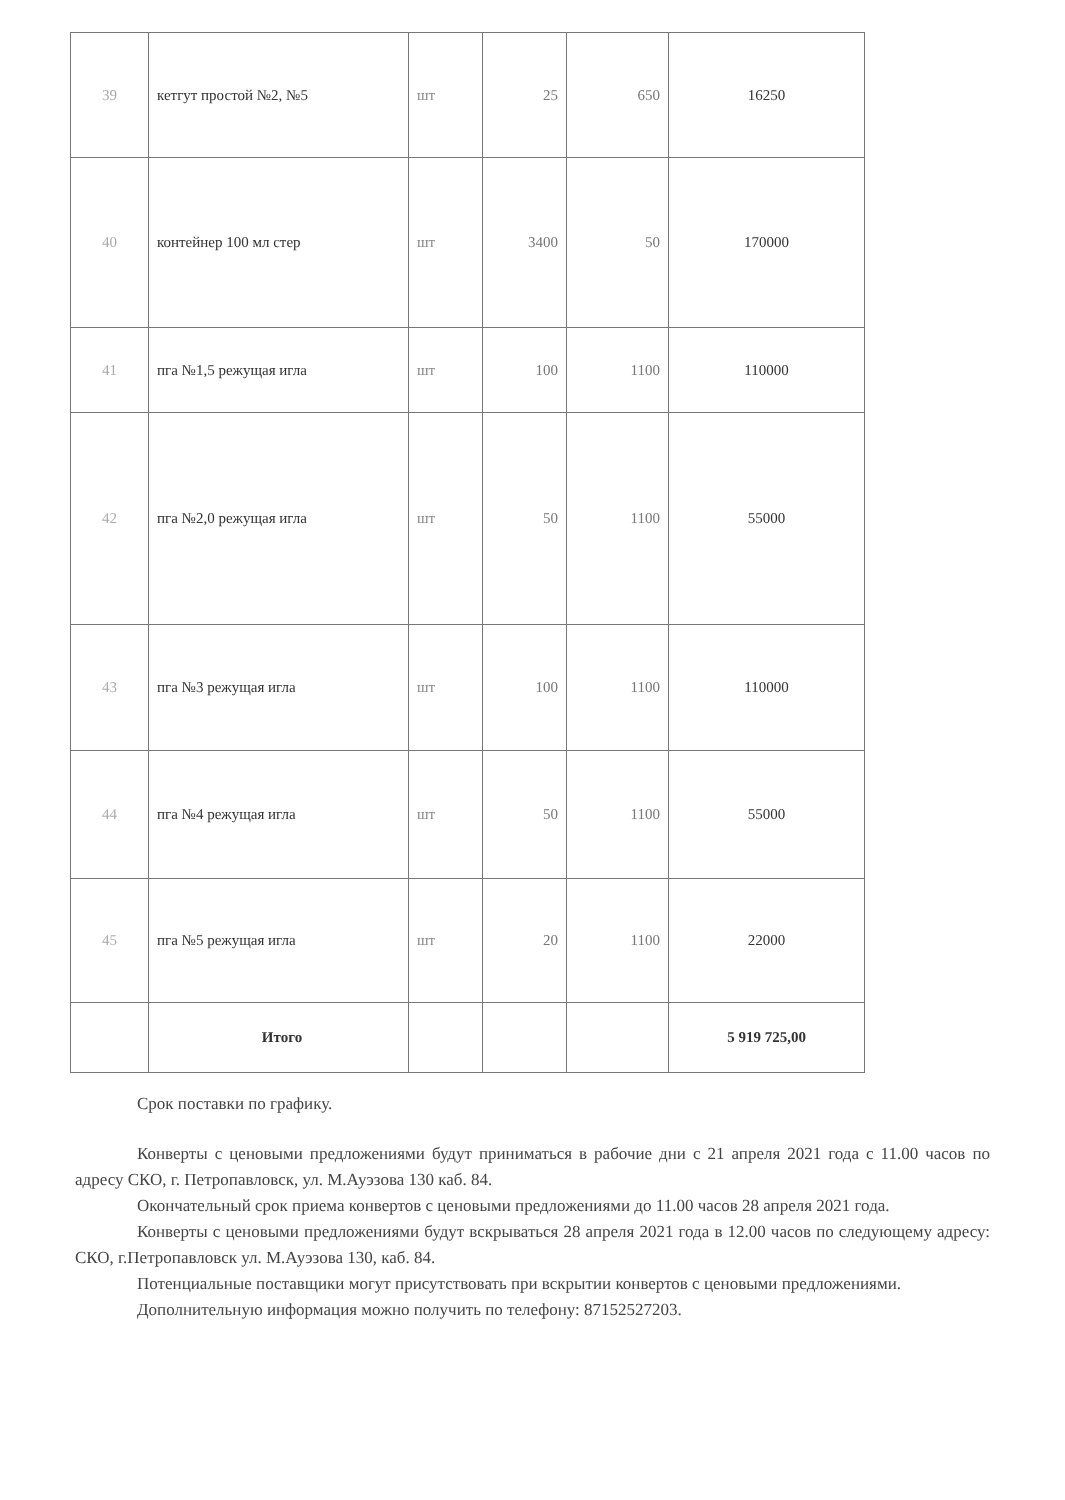| 39 | кетгут простой №2, №5 | шт | 25 | 650 | 16250 |
| 40 | контейнер 100 мл стер | шт | 3400 | 50 | 170000 |
| 41 | пга №1,5 режущая игла | шт | 100 | 1100 | 110000 |
| 42 | пга №2,0 режущая игла | шт | 50 | 1100 | 55000 |
| 43 | пга №3 режущая игла | шт | 100 | 1100 | 110000 |
| 44 | пга №4 режущая игла | шт | 50 | 1100 | 55000 |
| 45 | пга №5 режущая игла | шт | 20 | 1100 | 22000 |
| | Итого | | | | 5 919 725,00 |
Срок поставки по графику.
Конверты с ценовыми предложениями будут приниматься в рабочие дни с 21 апреля 2021 года с 11.00 часов по адресу СКО, г. Петропавловск, ул. М.Ауэзова 130 каб. 84.
Окончательный срок приема конвертов с ценовыми предложениями до 11.00 часов 28 апреля 2021 года.
Конверты с ценовыми предложениями будут вскрываться 28 апреля 2021 года в 12.00 часов по следующему адресу: СКО, г.Петропавловск ул. М.Ауэзова 130, каб. 84.
Потенциальные поставщики могут присутствовать при вскрытии конвертов с ценовыми предложениями.
Дополнительную информация можно получить по телефону: 87152527203.